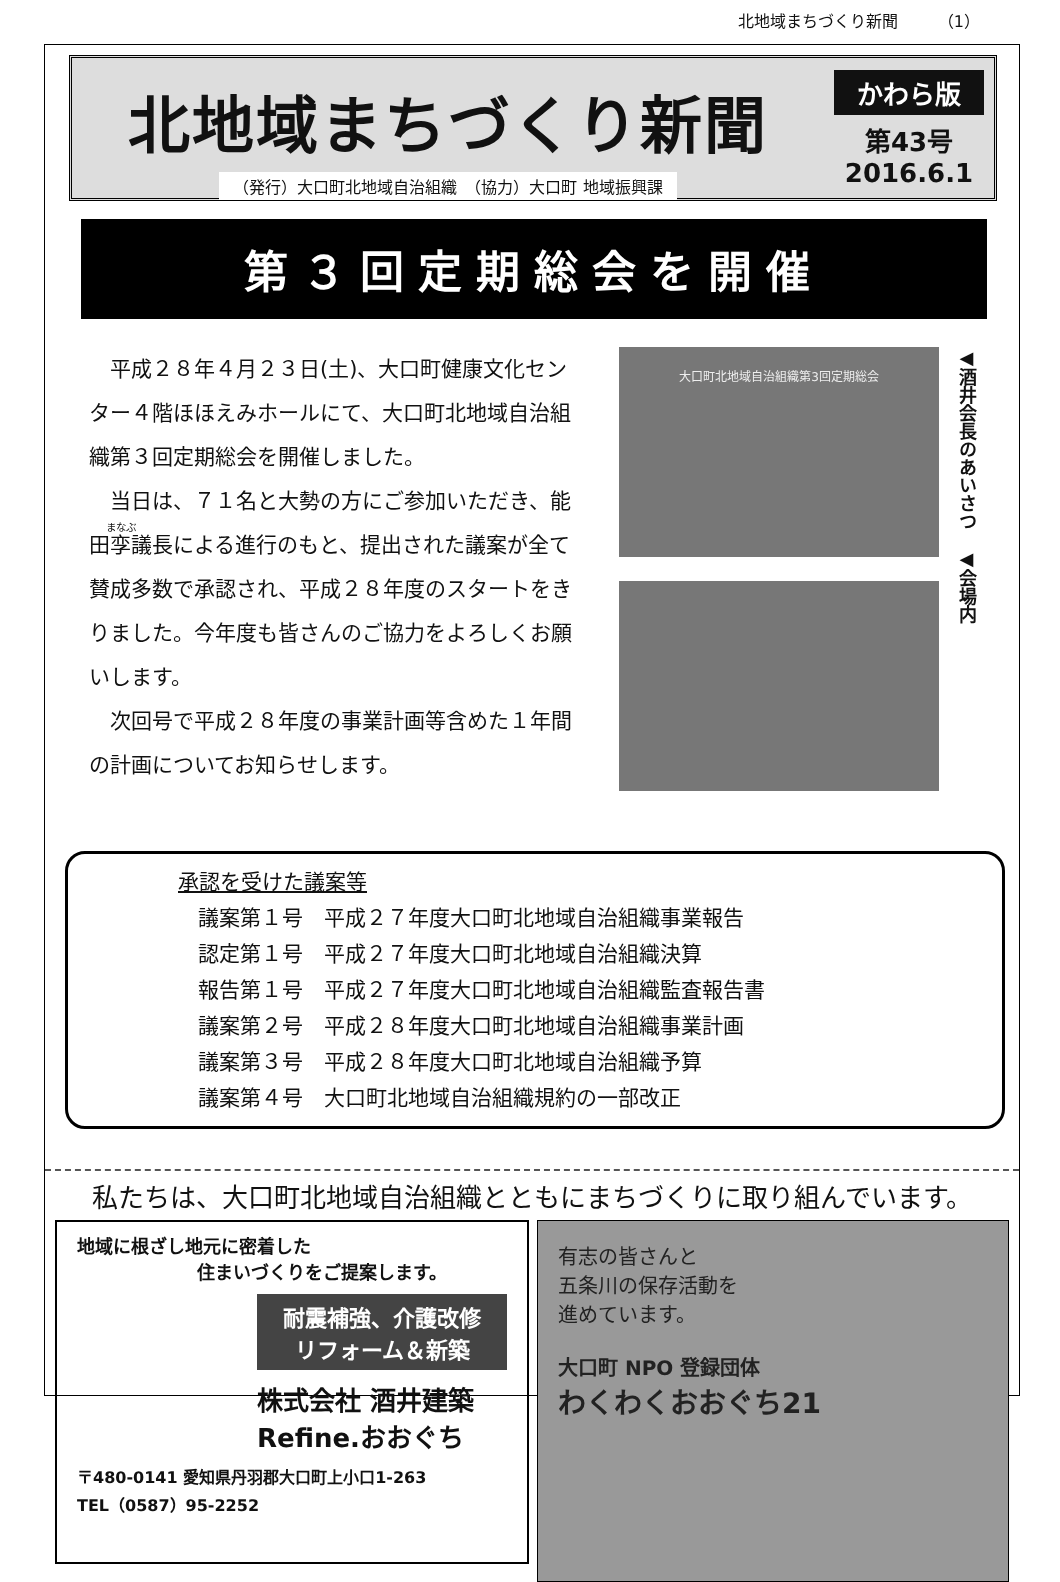北地域まちづくり新聞　　　（1）
北地域まちづくり新聞
（発行）大口町北地域自治組織　（協力）大口町 地域振興課
かわら版
第43号
2016.6.1
第３回定期総会を開催
平成２８年４月２３日(土)、大口町健康文化センター４階ほほえみホールにて、大口町北地域自治組織第３回定期総会を開催しました。
当日は、７１名と大勢の方にご参加いただき、能田孪議長による進行のもと、提出された議案が全て賛成多数で承認され、平成２８年度のスタートをきりました。今年度も皆さんのご協力をよろしくお願いします。
次回号で平成２８年度の事業計画等含めた１年間の計画についてお知らせします。
大口町北地域自治組織第3回定期総会
◀酒井会長のあいさつ　◀会場内
承認を受けた議案等
議案第１号　平成２７年度大口町北地域自治組織事業報告
認定第１号　平成２７年度大口町北地域自治組織決算
報告第１号　平成２７年度大口町北地域自治組織監査報告書
議案第２号　平成２８年度大口町北地域自治組織事業計画
議案第３号　平成２８年度大口町北地域自治組織予算
議案第４号　大口町北地域自治組織規約の一部改正
私たちは、大口町北地域自治組織とともにまちづくりに取り組んでいます。
地域に根ざし地元に密着した
住まいづくりをご提案します。
耐震補強、介護改修
リフォーム＆新築
株式会社 酒井建築
Refine.おおぐち
〒480-0141 愛知県丹羽郡大口町上小口1-263
TEL（0587）95-2252
有志の皆さんと
五条川の保存活動を
進めています。
大口町 NPO 登録団体
わくわくおおぐち21